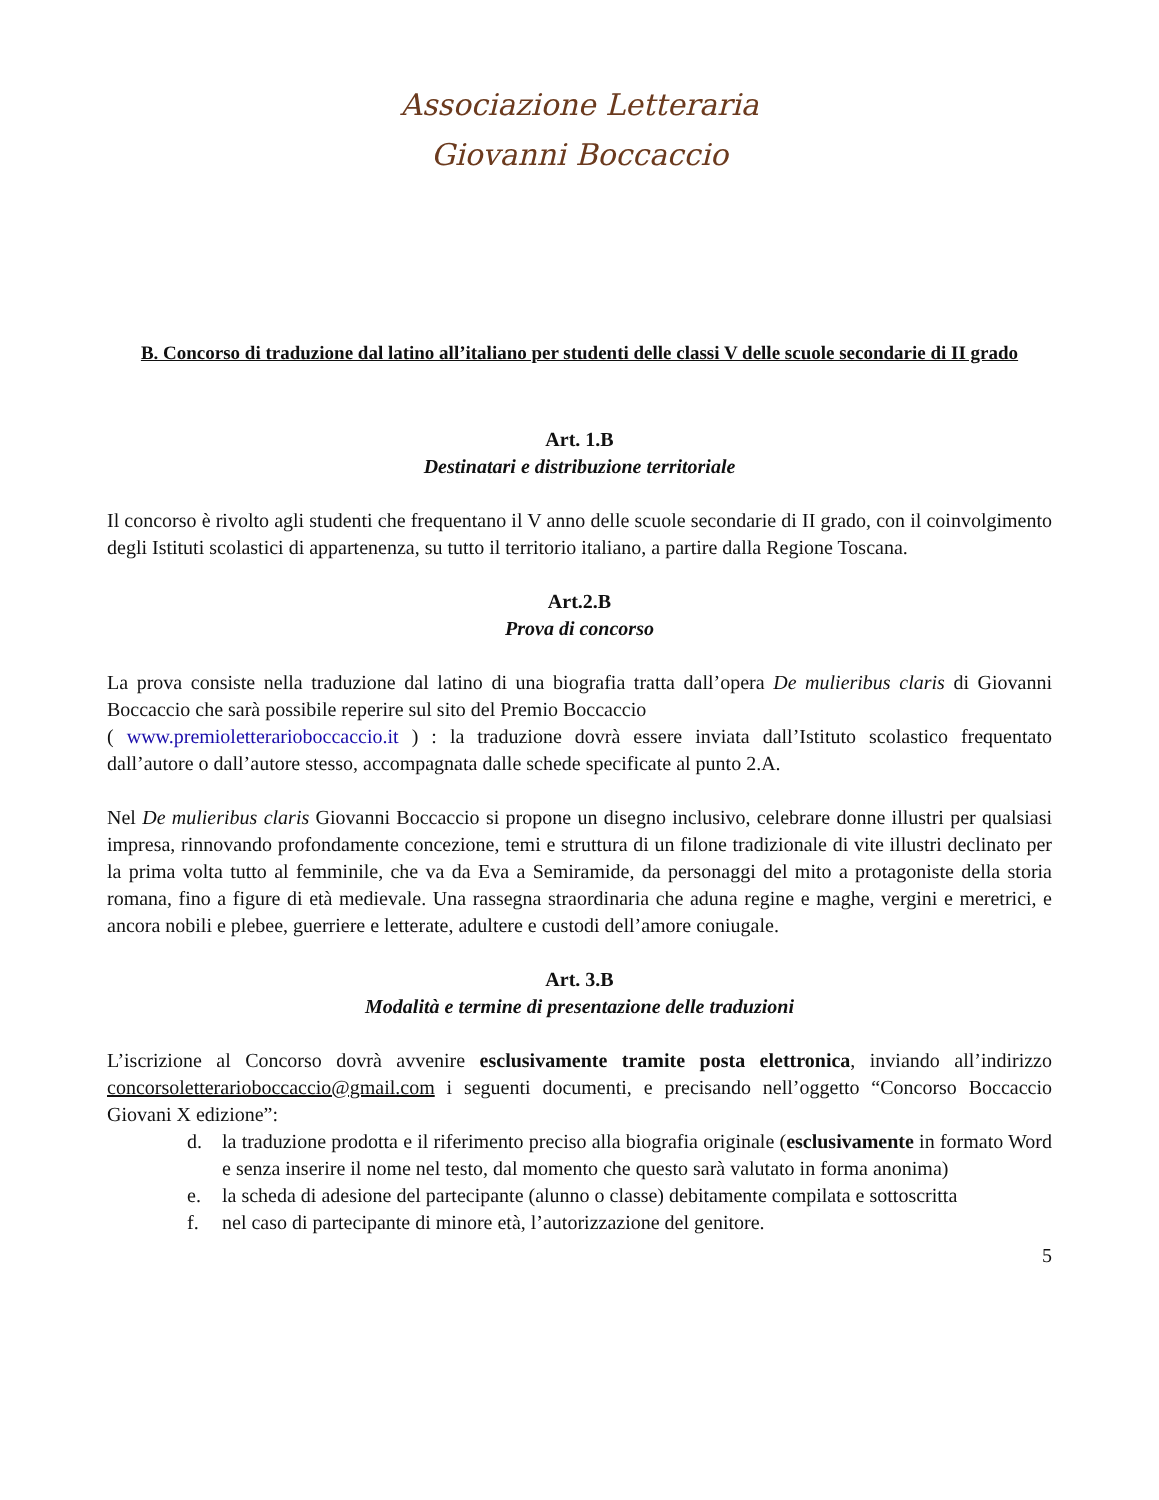Associazione Letteraria
Giovanni Boccaccio
B. Concorso di traduzione dal latino all’italiano per studenti delle classi V delle scuole secondarie di II grado
Art. 1.B
Destinatari e distribuzione territoriale
Il concorso è rivolto agli studenti che frequentano il V anno delle scuole secondarie di II grado, con il coinvolgimento degli Istituti scolastici di appartenenza, su tutto il territorio italiano, a partire dalla Regione Toscana.
Art.2.B
Prova di concorso
La prova consiste nella traduzione dal latino di una biografia tratta dall’opera De mulieribus claris di Giovanni Boccaccio che sarà possibile reperire sul sito del Premio Boccaccio
( www.premioletterarioboccaccio.it ) : la traduzione dovrà essere inviata dall’Istituto scolastico frequentato dall’autore o dall’autore stesso, accompagnata dalle schede specificate al punto 2.A.
Nel De mulieribus claris Giovanni Boccaccio si propone un disegno inclusivo, celebrare donne illustri per qualsiasi impresa, rinnovando profondamente concezione, temi e struttura di un filone tradizionale di vite illustri declinato per la prima volta tutto al femminile, che va da Eva a Semiramide, da personaggi del mito a protagoniste della storia romana, fino a figure di età medievale. Una rassegna straordinaria che aduna regine e maghe, vergini e meretrici, e ancora nobili e plebee, guerriere e letterate, adultere e custodi dell’amore coniugale.
Art. 3.B
Modalità e termine di presentazione delle traduzioni
L’iscrizione al Concorso dovrà avvenire esclusivamente tramite posta elettronica, inviando all’indirizzo concorsoletterarioboccaccio@gmail.com i seguenti documenti, e precisando nell’oggetto “Concorso Boccaccio Giovani X edizione”:
d. la traduzione prodotta e il riferimento preciso alla biografia originale (esclusivamente in formato Word e senza inserire il nome nel testo, dal momento che questo sarà valutato in forma anonima)
e. la scheda di adesione del partecipante (alunno o classe) debitamente compilata e sottoscritta
f. nel caso di partecipante di minore età, l’autorizzazione del genitore.
5